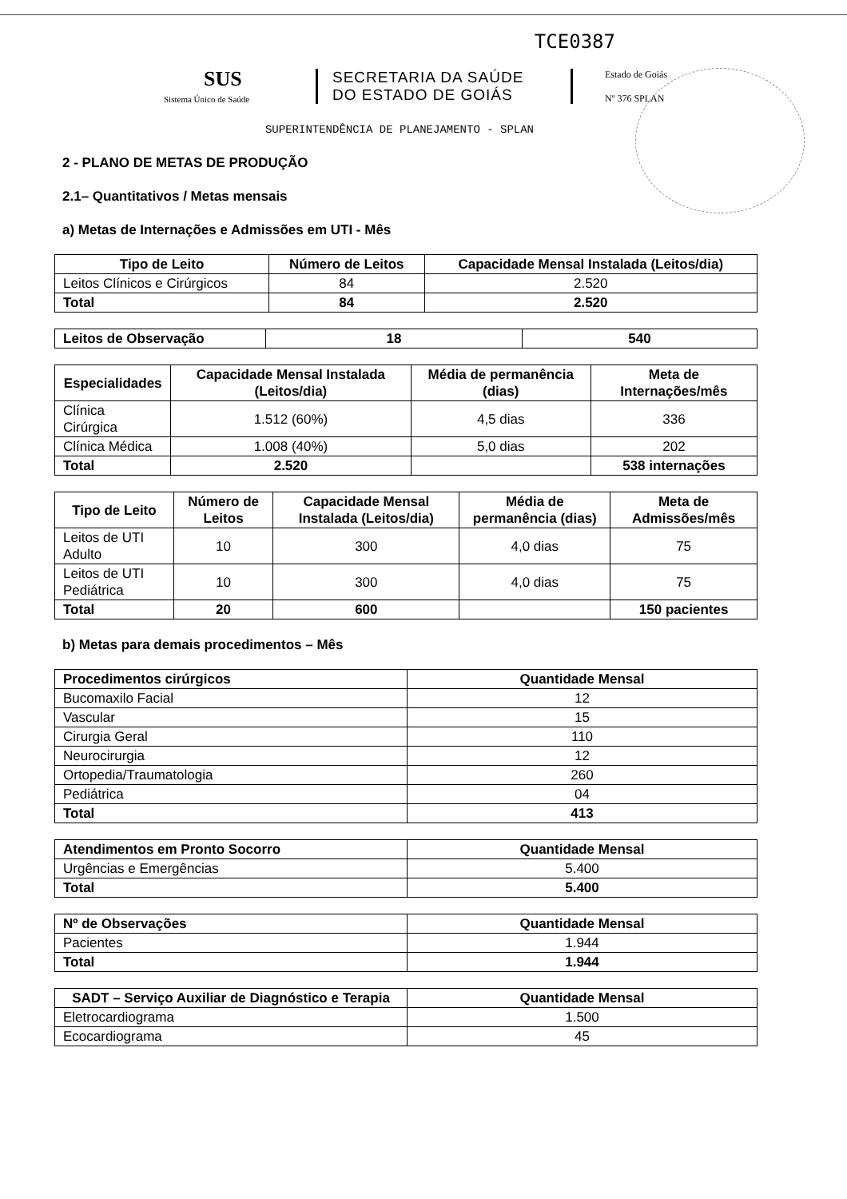TCE0387
SUS
Sistema Único de Saúde
SECRETARIA DA SAÚDE
DO ESTADO DE GOIÁS
Estado de Goiás
Nº 376 SPLAN
SUPERINTENDÊNCIA DE PLANEJAMENTO - SPLAN
2 - PLANO DE METAS DE PRODUÇÃO
2.1– Quantitativos / Metas mensais
a) Metas de Internações e Admissões em UTI - Mês
| Tipo de Leito | Número de Leitos | Capacidade Mensal Instalada (Leitos/dia) |
| --- | --- | --- |
| Leitos Clínicos e Cirúrgicos | 84 | 2.520 |
| Total | 84 | 2.520 |
| Leitos de Observação | 18 | 540 |
| Especialidades | Capacidade Mensal Instalada (Leitos/dia) | Média de permanência (dias) | Meta de Internações/mês |
| --- | --- | --- | --- |
| Clínica Cirúrgica | 1.512 (60%) | 4,5 dias | 336 |
| Clínica Médica | 1.008 (40%) | 5,0 dias | 202 |
| Total | 2.520 | | 538 internações |
| Tipo de Leito | Número de Leitos | Capacidade Mensal Instalada (Leitos/dia) | Média de permanência (dias) | Meta de Admissões/mês |
| --- | --- | --- | --- | --- |
| Leitos de UTI Adulto | 10 | 300 | 4,0 dias | 75 |
| Leitos de UTI Pediátrica | 10 | 300 | 4,0 dias | 75 |
| Total | 20 | 600 | | 150 pacientes |
b) Metas para demais procedimentos – Mês
| Procedimentos cirúrgicos | Quantidade Mensal |
| --- | --- |
| Bucomaxilo Facial | 12 |
| Vascular | 15 |
| Cirurgia Geral | 110 |
| Neurocirurgia | 12 |
| Ortopedia/Traumatologia | 260 |
| Pediátrica | 04 |
| Total | 413 |
| Atendimentos em Pronto Socorro | Quantidade Mensal |
| --- | --- |
| Urgências e Emergências | 5.400 |
| Total | 5.400 |
| Nº de Observações | Quantidade Mensal |
| --- | --- |
| Pacientes | 1.944 |
| Total | 1.944 |
| SADT – Serviço Auxiliar de Diagnóstico e Terapia | Quantidade Mensal |
| --- | --- |
| Eletrocardiograma | 1.500 |
| Ecocardiograma | 45 |